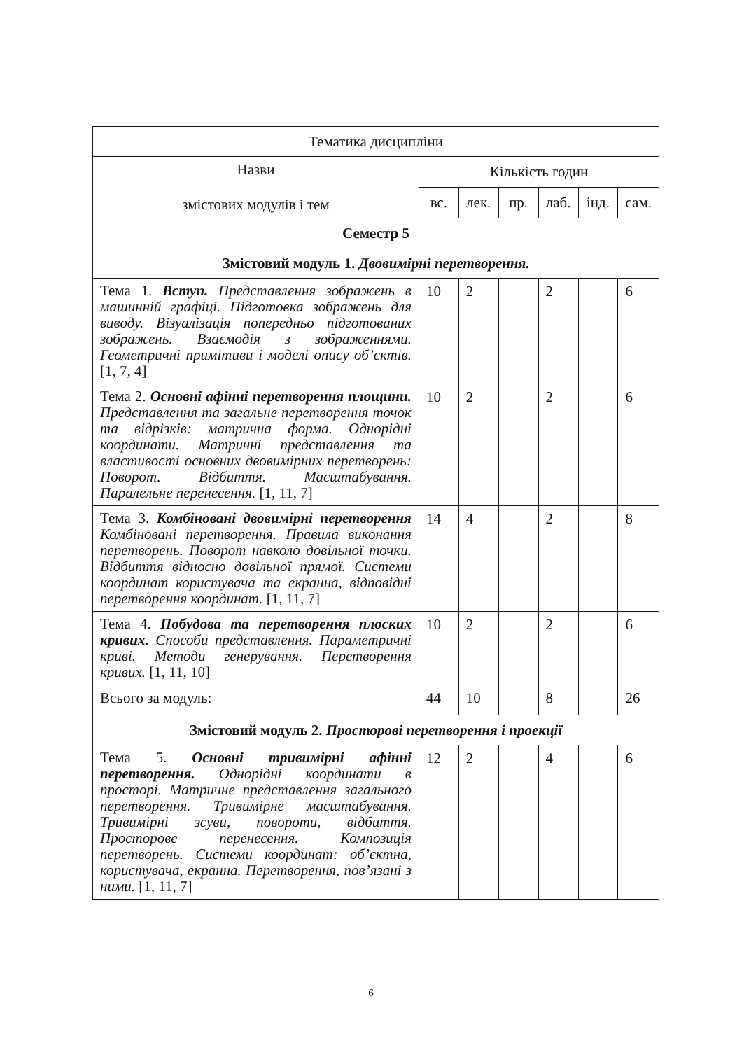| Тематика дисципліни | | | | | | |
| Назви змістових модулів і тем | Кількість годин | | | | | |
| | вс. | лек. | пр. | лаб. | інд. | сам. |
| Семестр 5 | | | | | | |
| Змістовий модуль 1. Двовимірні перетворення. | | | | | | |
| Тема 1. Вступ. Представлення зображень в машинній графіці. Підготовка зображень для виводу. Візуалізація попередньо підготованих зображень. Взаємодія з зображеннями. Геометричні примітиви і моделі опису об’єктів. [1, 7, 4] | 10 | 2 | | 2 | | 6 |
| Тема 2. Основні афінні перетворення площини. Представлення та загальне перетворення точок та відрізків: матрична форма. Однорідні координати. Матричні представлення та властивості основних двовимірних перетворень: Поворот. Відбиття. Масштабування. Паралельне перенесення. [1, 11, 7] | 10 | 2 | | 2 | | 6 |
| Тема 3. Комбіновані двовимірні перетворення Комбіновані перетворення. Правила виконання перетворень. Поворот навколо довільної точки. Відбиття відносно довільної прямої. Системи координат користувача та екранна, відповідні перетворення координат. [1, 11, 7] | 14 | 4 | | 2 | | 8 |
| Тема 4. Побудова та перетворення плоских кривих. Способи представлення. Параметричні криві. Методи генерування. Перетворення кривих. [1, 11, 10] | 10 | 2 | | 2 | | 6 |
| Всього за модуль: | 44 | 10 | | 8 | | 26 |
| Змістовий модуль 2. Просторові перетворення і проекції | | | | | | |
| Тема 5. Основні тривимірні афінні перетворення. Однорідні координати в просторі. Матричне представлення загального перетворення. Тривимірне масштабування. Тривимірні зсуви, повороти, відбиття. Просторове перенесення. Композиція перетворень. Системи координат: об’єктна, користувача, екранна. Перетворення, пов’язані з ними. [1, 11, 7] | 12 | 2 | | 4 | | 6 |
6